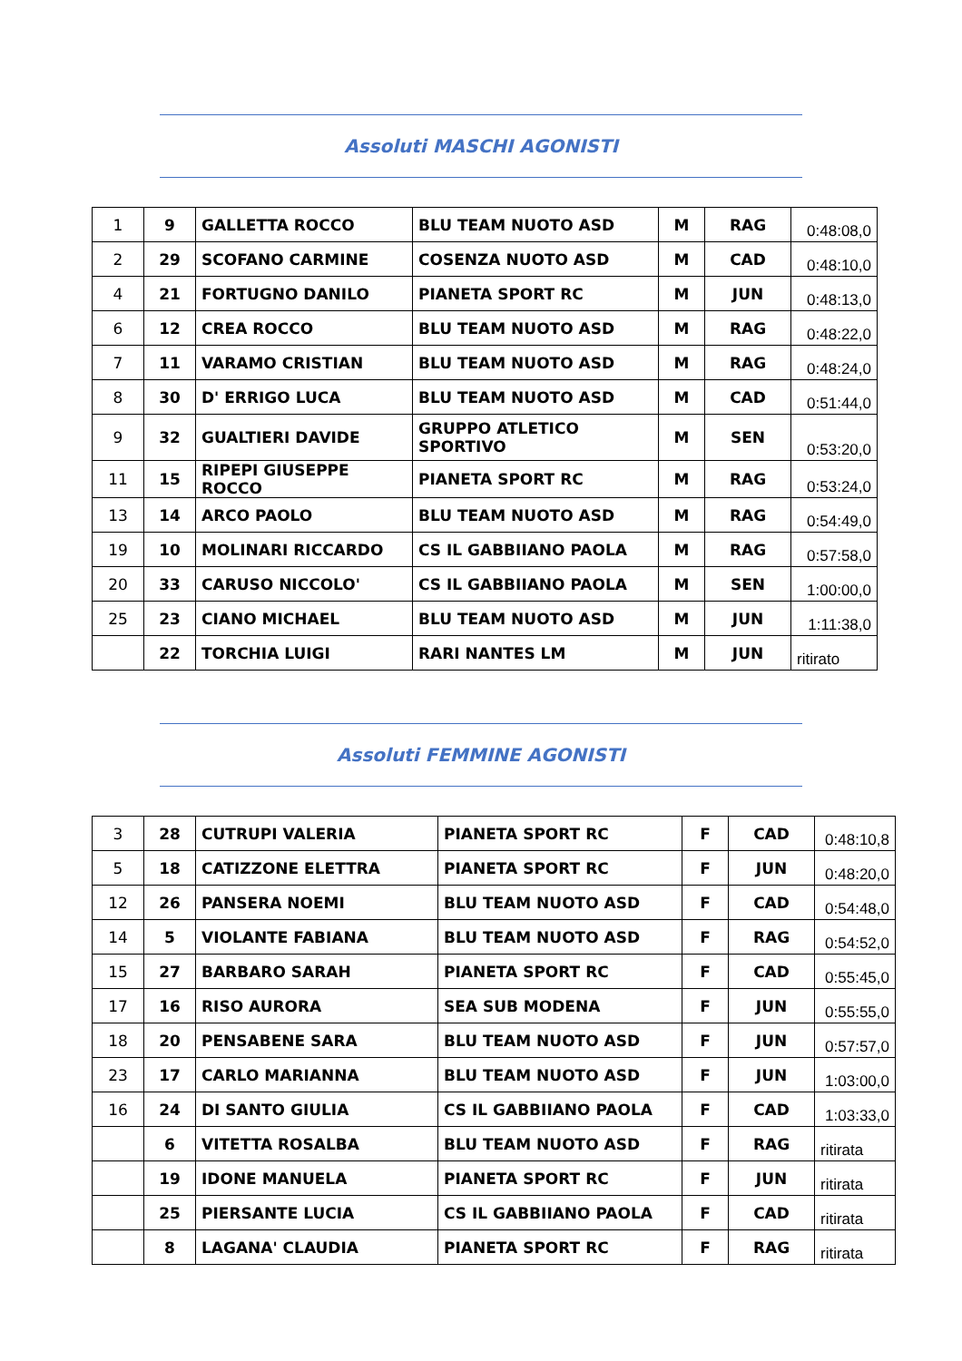Assoluti MASCHI AGONISTI
| 1 | 9 | GALLETTA ROCCO | BLU TEAM NUOTO ASD | M | RAG | 0:48:08,0 |
| 2 | 29 | SCOFANO CARMINE | COSENZA NUOTO ASD | M | CAD | 0:48:10,0 |
| 4 | 21 | FORTUGNO DANILO | PIANETA SPORT RC | M | JUN | 0:48:13,0 |
| 6 | 12 | CREA ROCCO | BLU TEAM NUOTO ASD | M | RAG | 0:48:22,0 |
| 7 | 11 | VARAMO CRISTIAN | BLU TEAM NUOTO ASD | M | RAG | 0:48:24,0 |
| 8 | 30 | D' ERRIGO LUCA | BLU TEAM NUOTO ASD | M | CAD | 0:51:44,0 |
| 9 | 32 | GUALTIERI DAVIDE | GRUPPO ATLETICO SPORTIVO | M | SEN | 0:53:20,0 |
| 11 | 15 | RIPEPI GIUSEPPE ROCCO | PIANETA SPORT RC | M | RAG | 0:53:24,0 |
| 13 | 14 | ARCO PAOLO | BLU TEAM NUOTO ASD | M | RAG | 0:54:49,0 |
| 19 | 10 | MOLINARI RICCARDO | CS IL GABBIIANO PAOLA | M | RAG | 0:57:58,0 |
| 20 | 33 | CARUSO NICCOLO' | CS IL GABBIIANO PAOLA | M | SEN | 1:00:00,0 |
| 25 | 23 | CIANO MICHAEL | BLU TEAM NUOTO ASD | M | JUN | 1:11:38,0 |
| | 22 | TORCHIA LUIGI | RARI NANTES LM | M | JUN | ritirato |
Assoluti FEMMINE AGONISTI
| 3 | 28 | CUTRUPI VALERIA | PIANETA SPORT RC | F | CAD | 0:48:10,8 |
| 5 | 18 | CATIZZONE ELETTRA | PIANETA SPORT RC | F | JUN | 0:48:20,0 |
| 12 | 26 | PANSERA NOEMI | BLU TEAM NUOTO ASD | F | CAD | 0:54:48,0 |
| 14 | 5 | VIOLANTE FABIANA | BLU TEAM NUOTO ASD | F | RAG | 0:54:52,0 |
| 15 | 27 | BARBARO SARAH | PIANETA SPORT RC | F | CAD | 0:55:45,0 |
| 17 | 16 | RISO AURORA | SEA SUB MODENA | F | JUN | 0:55:55,0 |
| 18 | 20 | PENSABENE SARA | BLU TEAM NUOTO ASD | F | JUN | 0:57:57,0 |
| 23 | 17 | CARLO MARIANNA | BLU TEAM NUOTO ASD | F | JUN | 1:03:00,0 |
| 16 | 24 | DI SANTO GIULIA | CS IL GABBIIANO PAOLA | F | CAD | 1:03:33,0 |
| | 6 | VITETTA ROSALBA | BLU TEAM NUOTO ASD | F | RAG | ritirata |
| | 19 | IDONE MANUELA | PIANETA SPORT RC | F | JUN | ritirata |
| | 25 | PIERSANTE LUCIA | CS IL GABBIIANO PAOLA | F | CAD | ritirata |
| | 8 | LAGANA' CLAUDIA | PIANETA SPORT RC | F | RAG | ritirata |